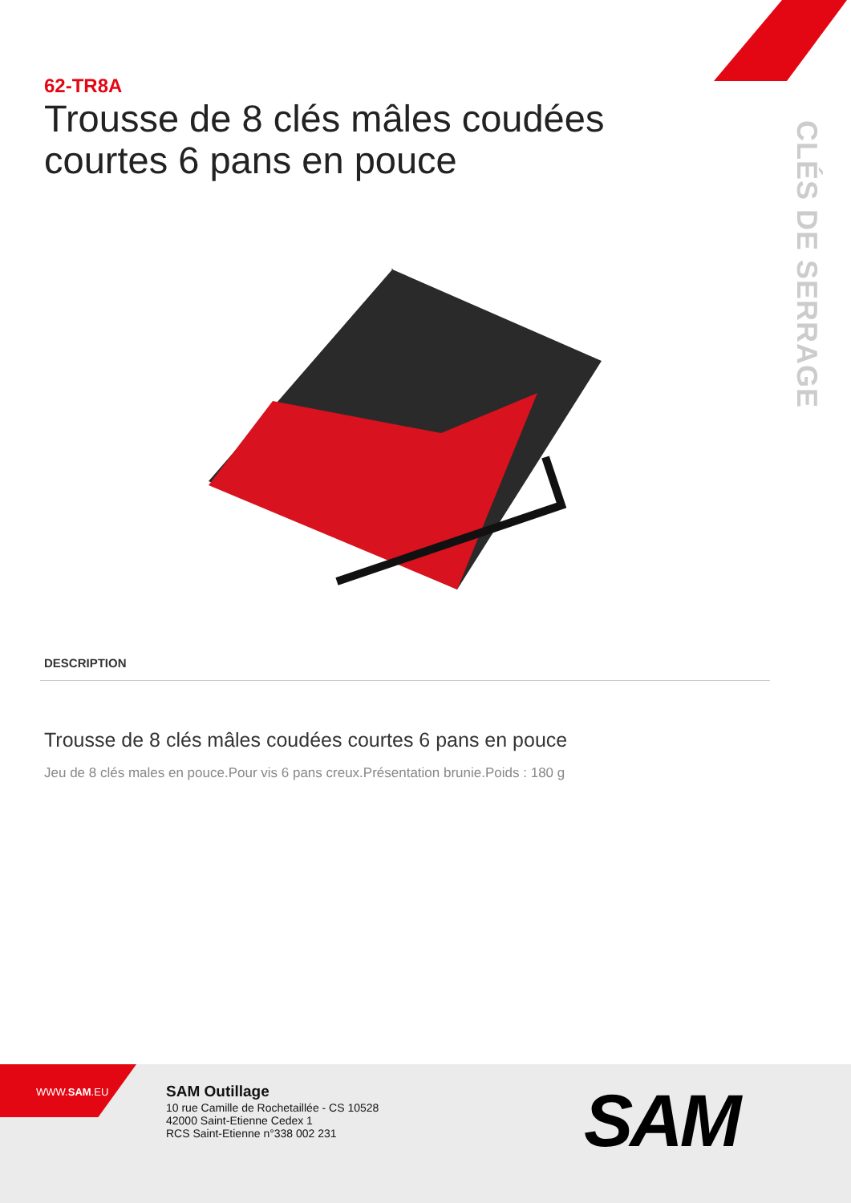62-TR8A
Trousse de 8 clés mâles coudées courtes 6 pans en pouce
CLÉS DE SERRAGE
DESCRIPTION
Trousse de 8 clés mâles coudées courtes 6 pans en pouce
Jeu de 8 clés males en pouce.Pour vis 6 pans creux.Présentation brunie.Poids : 180 g
WWW.SAM.EU
SAM Outillage
10 rue Camille de Rochetaillée - CS 10528
42000 Saint-Etienne Cedex 1
RCS Saint-Etienne n°338 002 231
SAM